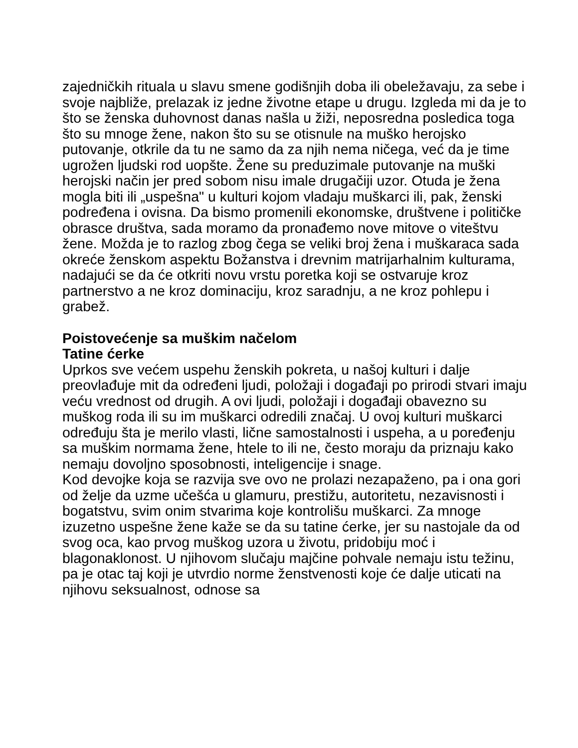zajedničkih rituala u slavu smene godišnjih doba ili obeležavaju, za sebe i svoje najbliže, prelazak iz jedne životne etape u drugu. Izgleda mi da je to što se ženska duhovnost danas našla u žiži, neposredna posledica toga što su mnoge žene, nakon što su se otisnule na muško herojsko putovanje, otkrile da tu ne samo da za njih nema ničega, već da je time ugrožen ljudski rod uopšte. Žene su preduzimale putovanje na muški herojski način jer pred sobom nisu imale drugačiji uzor. Otuda je žena mogla biti ili „uspešna" u kulturi kojom vladaju muškarci ili, pak, ženski podređena i ovisna. Da bismo promenili ekonomske, društvene i političke obrasce društva, sada moramo da pronađemo nove mitove o viteštvu žene. Možda je to razlog zbog čega se veliki broj žena i muškaraca sada okreće ženskom aspektu Božanstva i drevnim matrijarhalnim kulturama, nadajući se da će otkriti novu vrstu poretka koji se ostvaruje kroz partnerstvo a ne kroz dominaciju, kroz saradnju, a ne kroz pohlepu i grabež.
Poistovećenje sa muškim načelom
Tatine ćerke
Uprkos sve većem uspehu ženskih pokreta, u našoj kulturi i dalje preovlađuje mit da određeni ljudi, položaji i događaji po prirodi stvari imaju veću vrednost od drugih. A ovi ljudi, položaji i događaji obavezno su muškog roda ili su im muškarci odredili značaj. U ovoj kulturi muškarci određuju šta je merilo vlasti, lične samostalnosti i uspeha, a u poređenju sa muškim normama žene, htele to ili ne, često moraju da priznaju kako nemaju dovoljno sposobnosti, inteligencije i snage.
Kod devojke koja se razvija sve ovo ne prolazi nezapaženo, pa i ona gori od želje da uzme učešća u glamuru, prestižu, autoritetu, nezavisnosti i bogatstvu, svim onim stvarima koje kontrolišu muškarci. Za mnoge izuzetno uspešne žene kaže se da su tatine ćerke, jer su nastojale da od svog oca, kao prvog muškog uzora u životu, pridobiju moć i blagonaklonost. U njihovom slučaju majčine pohvale nemaju istu težinu, pa je otac taj koji je utvrdio norme ženstvenosti koje će dalje uticati na njihovu seksualnost, odnose sa